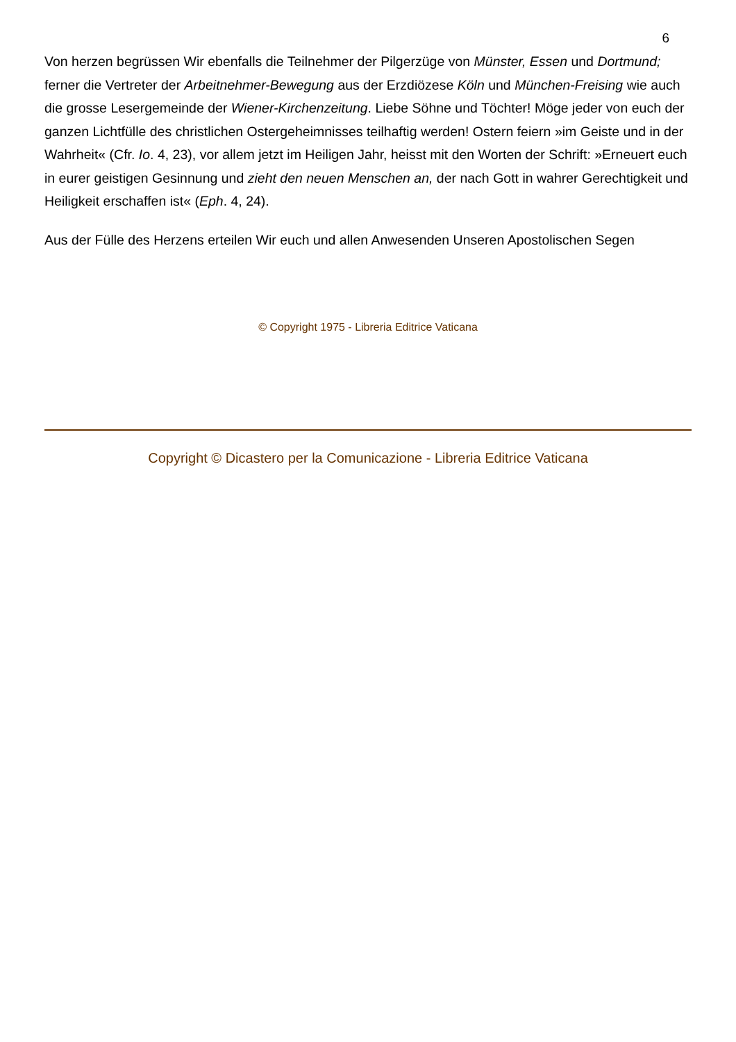6
Von herzen begrüssen Wir ebenfalls die Teilnehmer der Pilgerzüge von Münster, Essen und Dortmund; ferner die Vertreter der Arbeitnehmer-Bewegung aus der Erzdiözese Köln und München-Freising wie auch die grosse Lesergemeinde der Wiener-Kirchenzeitung. Liebe Söhne und Töchter! Möge jeder von euch der ganzen Lichtfülle des christlichen Ostergeheimnisses teilhaftig werden! Ostern feiern »im Geiste und in der Wahrheit« (Cfr. Io. 4, 23), vor allem jetzt im Heiligen Jahr, heisst mit den Worten der Schrift: »Erneuert euch in eurer geistigen Gesinnung und zieht den neuen Menschen an, der nach Gott in wahrer Gerechtigkeit und Heiligkeit erschaffen ist« (Eph. 4, 24).
Aus der Fülle des Herzens erteilen Wir euch und allen Anwesenden Unseren Apostolischen Segen
© Copyright 1975 - Libreria Editrice Vaticana
Copyright © Dicastero per la Comunicazione - Libreria Editrice Vaticana